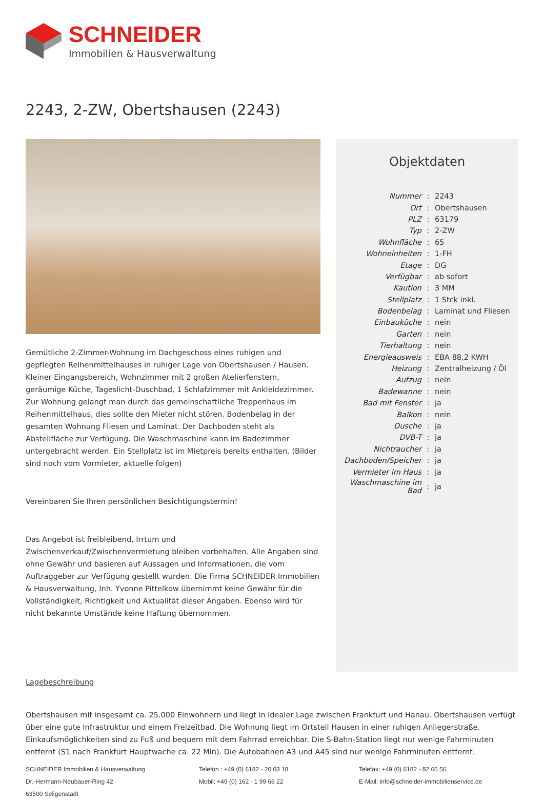SCHNEIDER
Immobilien & Hausverwaltung
2243, 2-ZW, Obertshausen (2243)
Gemütliche 2-Zimmer-Wohnung im Dachgeschoss eines ruhigen und gepflegten Reihenmittelhauses in ruhiger Lage von Obertshausen / Hausen. Kleiner Eingangsbereich, Wohnzimmer mit 2 großen Atelierfenstern, geräumige Küche, Tageslicht-Duschbad, 1 Schlafzimmer mit Ankleidezimmer. Zur Wohnung gelangt man durch das gemeinschaftliche Treppenhaus im Reihenmittelhaus, dies sollte den Mieter nicht stören. Bodenbelag in der gesamten Wohnung Fliesen und Laminat. Der Dachboden steht als Abstellfläche zur Verfügung. Die Waschmaschine kann im Badezimmer untergebracht werden. Ein Stellplatz ist im Mietpreis bereits enthalten. (Bilder sind noch vom Vormieter, aktuelle folgen)
Vereinbaren Sie Ihren persönlichen Besichtigungstermin!
Das Angebot ist freibleibend, Irrtum und Zwischenverkauf/Zwischenvermietung bleiben vorbehalten. Alle Angaben sind ohne Gewähr und basieren auf Aussagen und Informationen, die vom Auftraggeber zur Verfügung gestellt wurden. Die Firma SCHNEIDER Immobilien & Hausverwaltung, Inh. Yvonne Pittelkow übernimmt keine Gewähr für die Vollständigkeit, Richtigkeit und Aktualität dieser Angaben. Ebenso wird für nicht bekannte Umstände keine Haftung übernommen.
Lagebeschreibung
Objektdaten
| Nummer | : | 2243 |
| Ort | : | Obertshausen |
| PLZ | : | 63179 |
| Typ | : | 2-ZW |
| Wohnfläche | : | 65 |
| Wohneinheiten | : | 1-FH |
| Etage | : | DG |
| Verfügbar | : | ab sofort |
| Kaution | : | 3 MM |
| Stellplatz | : | 1 Stck inkl. |
| Bodenbelag | : | Laminat und Fliesen |
| Einbauküche | : | nein |
| Garten | : | nein |
| Tierhaltung | : | nein |
| Energieausweis | : | EBA 88,2 KWH |
| Heizung | : | Zentralheizung / Öl |
| Aufzug | : | nein |
| Badewanne | : | nein |
| Bad mit Fenster | : | ja |
| Balkon | : | nein |
| Dusche | : | ja |
| DVB-T | : | ja |
| Nichtraucher | : | ja |
| Dachboden/Speicher | : | ja |
| Vermieter im Haus | : | ja |
| Waschmaschine im Bad | : | ja |
Obertshausen mit insgesamt ca. 25.000 Einwohnern und liegt in idealer Lage zwischen Frankfurt und Hanau. Obertshausen verfügt über eine gute Infrastruktur und einem Freizeitbad. Die Wohnung liegt im Ortsteil Hausen in einer ruhigen Anliegerstraße. Einkaufsmöglichkeiten sind zu Fuß und bequem mit dem Fahrrad erreichbar. Die S-Bahn-Station liegt nur wenige Fahrminuten entfernt (S1 nach Frankfurt Hauptwache ca. 22 Min). Die Autobahnen A3 und A45 sind nur wenige Fahrminuten entfernt.
SCHNEIDER Immobilien & Hausverwaltung
Dr.-Hermann-Neubauer-Ring 42
63500 Seligenstadt
Telefon : +49 (0) 6182 - 20 03 18
Mobil: +49 (0) 162 - 1 99 66 22
Telefax: +49 (0) 6182 - 82 66 56
E-Mail: info@schneider-immobilienservice.de